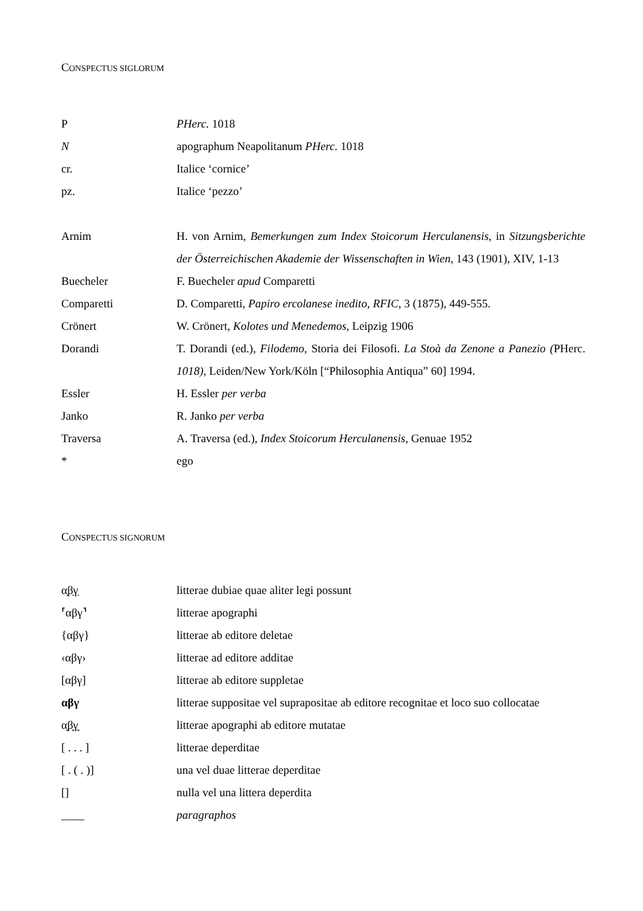CONSPECTUS SIGLORUM
| P | PHerc. 1018 |
| N | apographum Neapolitanum PHerc. 1018 |
| cr. | Italice ‘cornice’ |
| pz. | Italice ‘pezzo’ |
| Arnim | H. von Arnim, Bemerkungen zum Index Stoicorum Herculanensis , in Sitzungsberichte der Österreichischen Akademie der Wissenschaften in Wien , 143 (1901), XIV, 1-13 |
| Buecheler | F. Buecheler apud Comparetti |
| Comparetti | D. Comparetti, Papiro ercolanese inedito , RFIC , 3 (1875), 449-555. |
| Crönert | W. Crönert, Kolotes und Menedemos , Leipzig 1906 |
| Dorandi | T. Dorandi (ed.), Filodemo, Storia dei Filosofi. La Stoà da Zenone a Panezio ( PHerc. 1018) , Leiden/New York/Köln [“Philosophia Antiqua” 60] 1994. |
| Essler | H. Essler per verba |
| Janko | R. Janko per verba |
| Traversa | A. Traversa (ed.), Index Stoicorum Herculanensis , Genuae 1952 |
| * | ego |
CONSPECTUS SIGNORUM
| α̣β̣γ̣ | litterae dubiae quae aliter legi possunt |
| ⸢αβγ⸣ | litterae apographi |
| {αβγ} | litterae ab editore deletae |
| ‹αβγ› | litterae ad editore additae |
| [αβγ] | litterae ab editore suppletae |
| αβγ | litterae suppositae vel suprapositae ab editore recognitae et loco suo collocatae |
| α͙β͙γ͙ | litterae apographi ab editore mutatae |
| [ . . . ] | litterae deperditae |
| [ . ( . )] | una vel duae litterae deperditae |
| [] | nulla vel una littera deperdita |
| ____ | paragraphos |